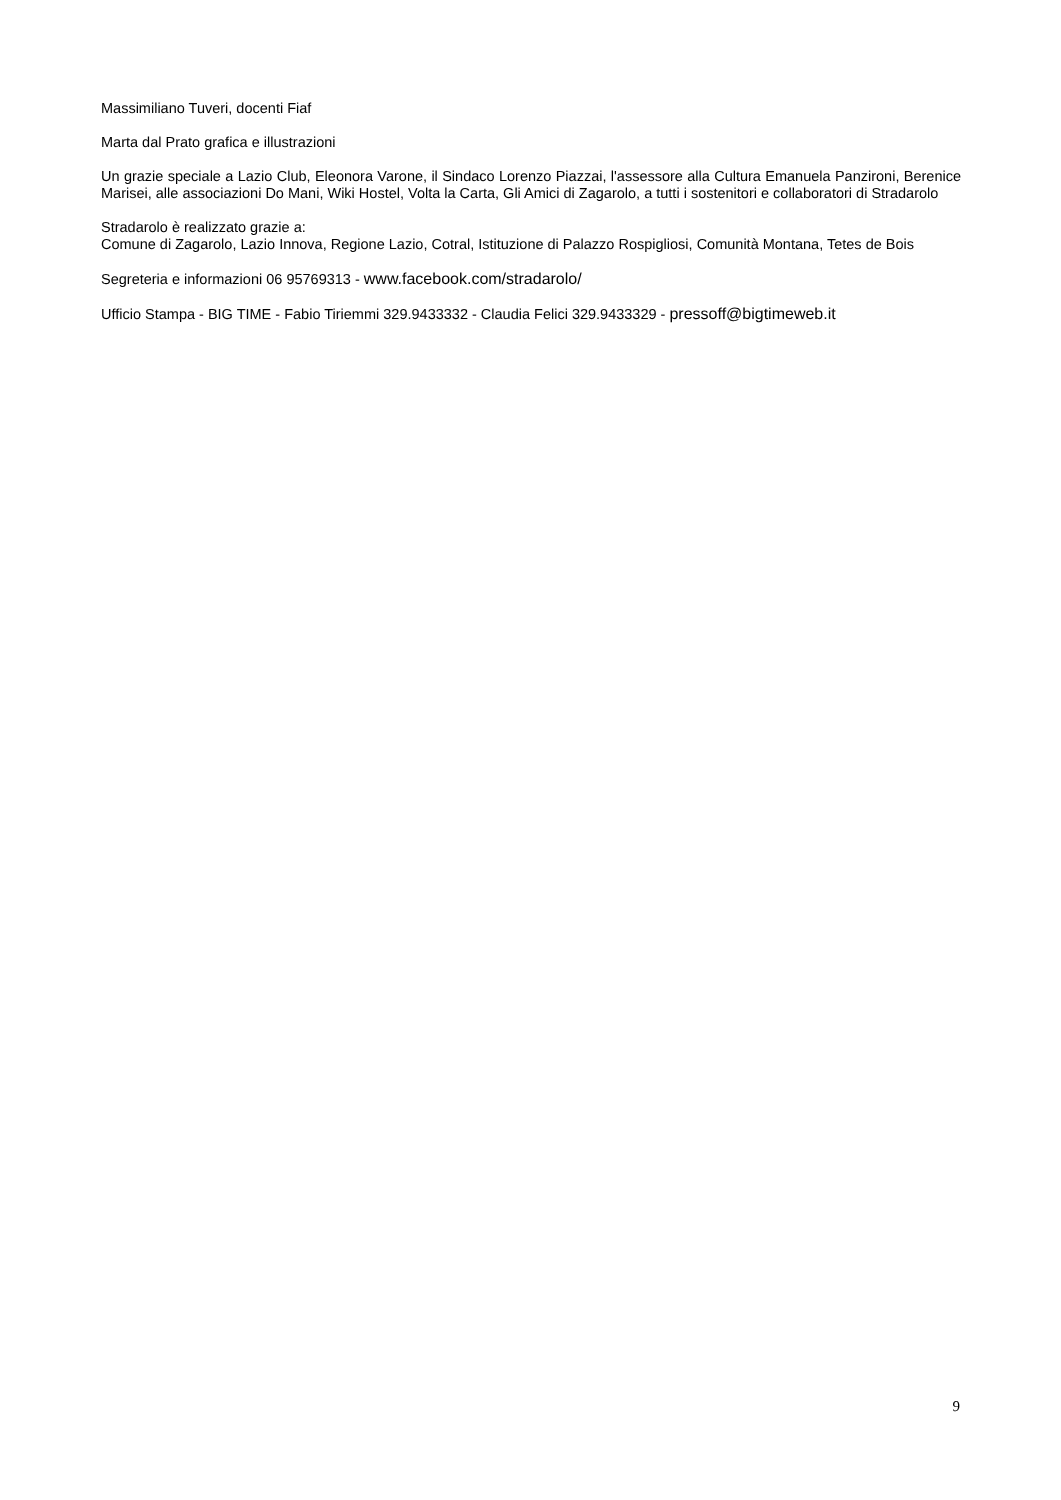Massimiliano Tuveri, docenti Fiaf
Marta dal Prato grafica e illustrazioni
Un grazie speciale a Lazio Club, Eleonora Varone, il Sindaco Lorenzo Piazzai, l'assessore alla Cultura Emanuela Panzironi, Berenice Marisei, alle associazioni Do Mani, Wiki Hostel, Volta la Carta, Gli Amici di Zagarolo, a tutti i sostenitori e collaboratori di Stradarolo
Stradarolo è realizzato grazie a:
Comune di Zagarolo, Lazio Innova, Regione Lazio, Cotral, Istituzione di Palazzo Rospigliosi, Comunità Montana, Tetes de Bois
Segreteria e informazioni 06 95769313 - www.facebook.com/stradarolo/
Ufficio Stampa - BIG TIME - Fabio Tiriemmi 329.9433332 - Claudia Felici 329.9433329 - pressoff@bigtimeweb.it
9